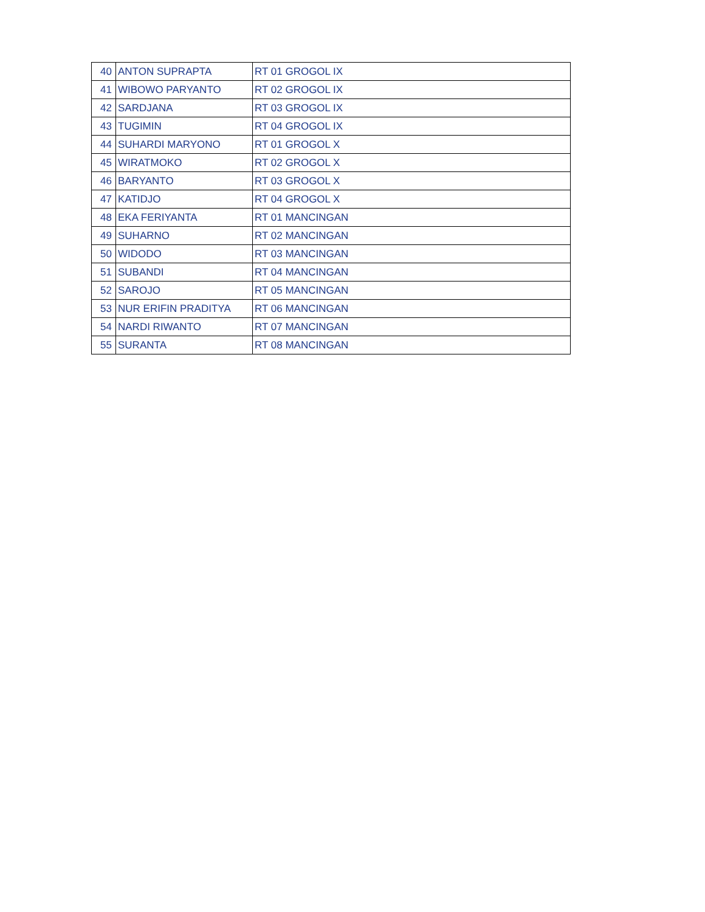| 40 | ANTON SUPRAPTA | RT 01 GROGOL IX |
| 41 | WIBOWO PARYANTO | RT 02 GROGOL IX |
| 42 | SARDJANA | RT 03 GROGOL IX |
| 43 | TUGIMIN | RT 04 GROGOL IX |
| 44 | SUHARDI MARYONO | RT 01 GROGOL X |
| 45 | WIRATMOKO | RT 02 GROGOL X |
| 46 | BARYANTO | RT 03 GROGOL X |
| 47 | KATIDJO | RT 04 GROGOL X |
| 48 | EKA FERIYANTA | RT 01 MANCINGAN |
| 49 | SUHARNO | RT 02 MANCINGAN |
| 50 | WIDODO | RT 03 MANCINGAN |
| 51 | SUBANDI | RT 04 MANCINGAN |
| 52 | SAROJO | RT 05 MANCINGAN |
| 53 | NUR ERIFIN PRADITYA | RT 06 MANCINGAN |
| 54 | NARDI RIWANTO | RT 07 MANCINGAN |
| 55 | SURANTA | RT 08 MANCINGAN |